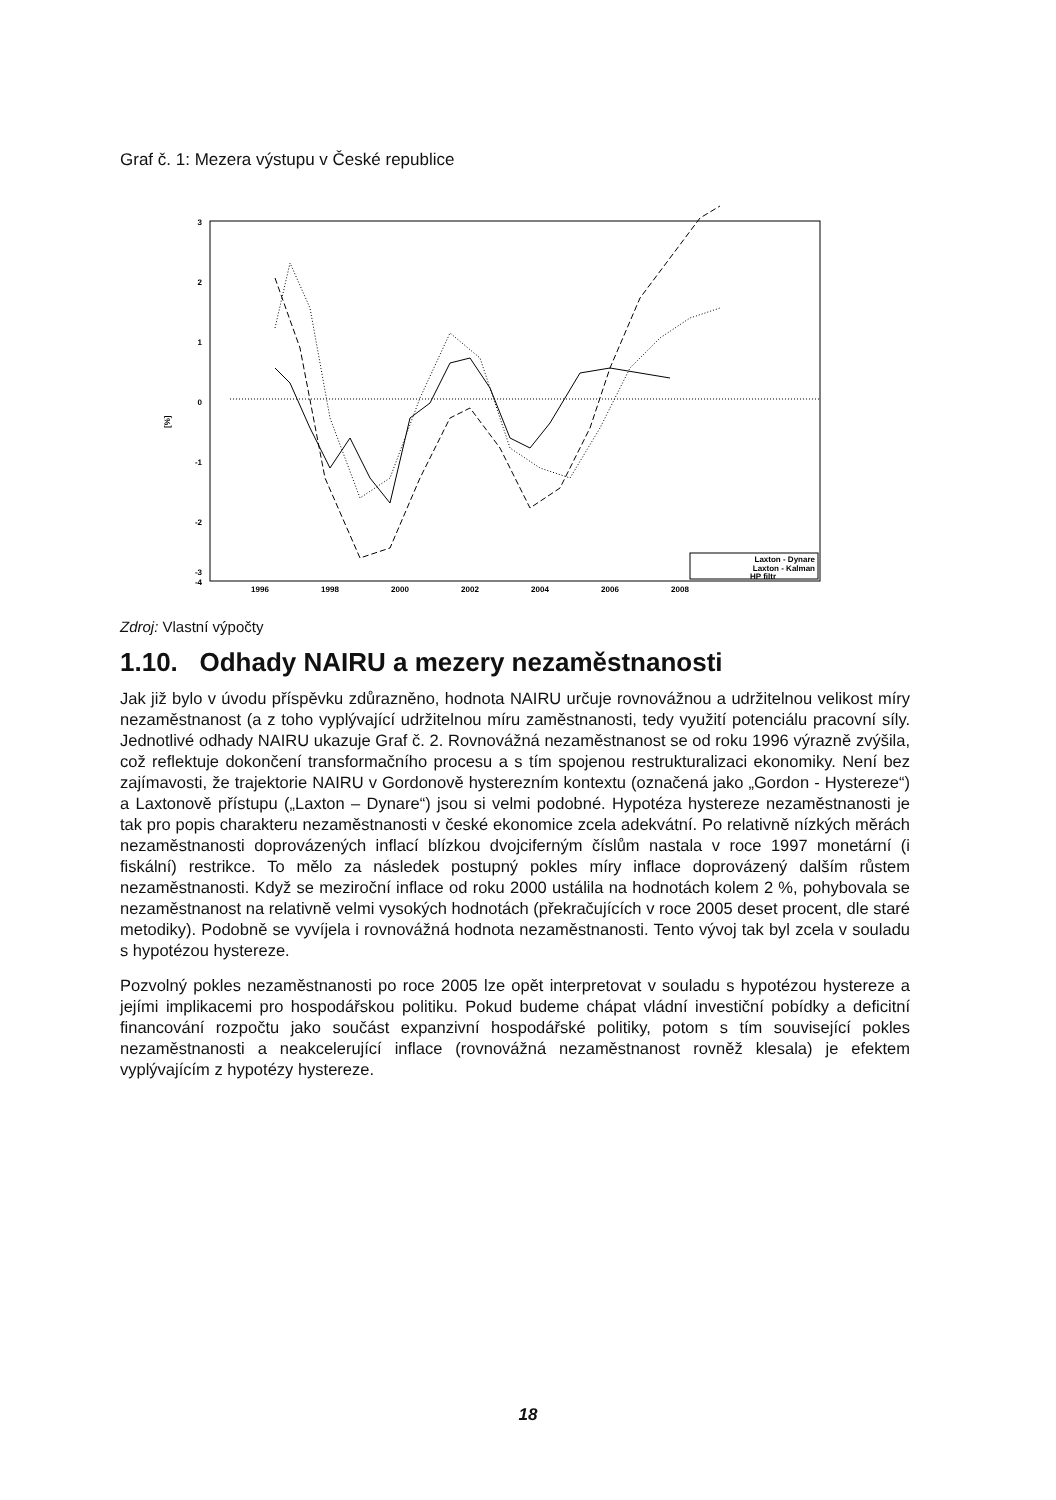Graf č. 1: Mezera výstupu v České republice
3
2
1
0
-1
-2
-3
-4
[%]
1996
1998
2000
2002
2004
2006
2008
Laxton - Dynare
Laxton - Kalman
HP filtr
Zdroj: Vlastní výpočty
1.10. Odhady NAIRU a mezery nezaměstnanosti
Jak již bylo v úvodu příspěvku zdůrazněno, hodnota NAIRU určuje rovnovážnou a udržitelnou velikost míry nezaměstnanost (a z toho vyplývající udržitelnou míru zaměstnanosti, tedy využití potenciálu pracovní síly. Jednotlivé odhady NAIRU ukazuje Graf č. 2. Rovnovážná nezaměstnanost se od roku 1996 výrazně zvýšila, což reflektuje dokončení transformačního procesu a s tím spojenou restrukturalizaci ekonomiky. Není bez zajímavosti, že trajektorie NAIRU v Gordonově hysterezním kontextu (označená jako „Gordon - Hystereze“) a Laxtonově přístupu („Laxton – Dynare“) jsou si velmi podobné. Hypotéza hystereze nezaměstnanosti je tak pro popis charakteru nezaměstnanosti v české ekonomice zcela adekvátní. Po relativně nízkých měrách nezaměstnanosti doprovázených inflací blízkou dvojciferným číslům nastala v roce 1997 monetární (i fiskální) restrikce. To mělo za následek postupný pokles míry inflace doprovázený dalším růstem nezaměstnanosti. Když se meziroční inflace od roku 2000 ustálila na hodnotách kolem 2 %, pohybovala se nezaměstnanost na relativně velmi vysokých hodnotách (překračujících v roce 2005 deset procent, dle staré metodiky). Podobně se vyvíjela i rovnovážná hodnota nezaměstnanosti. Tento vývoj tak byl zcela v souladu s hypotézou hystereze.
Pozvolný pokles nezaměstnanosti po roce 2005 lze opět interpretovat v souladu s hypotézou hystereze a jejími implikacemi pro hospodářskou politiku. Pokud budeme chápat vládní investiční pobídky a deficitní financování rozpočtu jako součást expanzivní hospodářské politiky, potom s tím související pokles nezaměstnanosti a neakcelerující inflace (rovnovážná nezaměstnanost rovněž klesala) je efektem vyplývajícím z hypotézy hystereze.
18